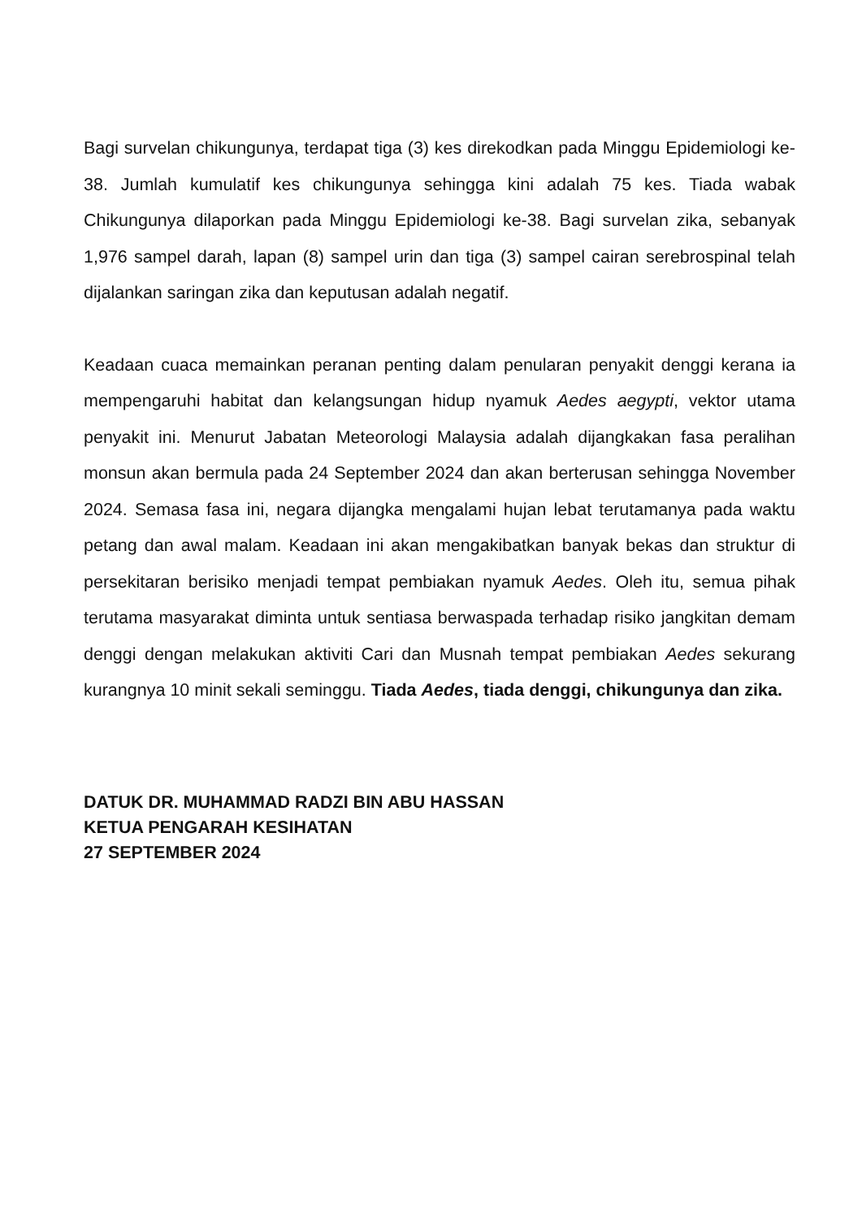Bagi survelan chikungunya, terdapat tiga (3) kes direkodkan pada Minggu Epidemiologi ke-38. Jumlah kumulatif kes chikungunya sehingga kini adalah 75 kes. Tiada wabak Chikungunya dilaporkan pada Minggu Epidemiologi ke-38. Bagi survelan zika, sebanyak 1,976 sampel darah, lapan (8) sampel urin dan tiga (3) sampel cairan serebrospinal telah dijalankan saringan zika dan keputusan adalah negatif.
Keadaan cuaca memainkan peranan penting dalam penularan penyakit denggi kerana ia mempengaruhi habitat dan kelangsungan hidup nyamuk Aedes aegypti, vektor utama penyakit ini. Menurut Jabatan Meteorologi Malaysia adalah dijangkakan fasa peralihan monsun akan bermula pada 24 September 2024 dan akan berterusan sehingga November 2024. Semasa fasa ini, negara dijangka mengalami hujan lebat terutamanya pada waktu petang dan awal malam. Keadaan ini akan mengakibatkan banyak bekas dan struktur di persekitaran berisiko menjadi tempat pembiakan nyamuk Aedes. Oleh itu, semua pihak terutama masyarakat diminta untuk sentiasa berwaspada terhadap risiko jangkitan demam denggi dengan melakukan aktiviti Cari dan Musnah tempat pembiakan Aedes sekurang kurangnya 10 minit sekali seminggu. Tiada Aedes, tiada denggi, chikungunya dan zika.
DATUK DR. MUHAMMAD RADZI BIN ABU HASSAN
KETUA PENGARAH KESIHATAN
27 SEPTEMBER 2024